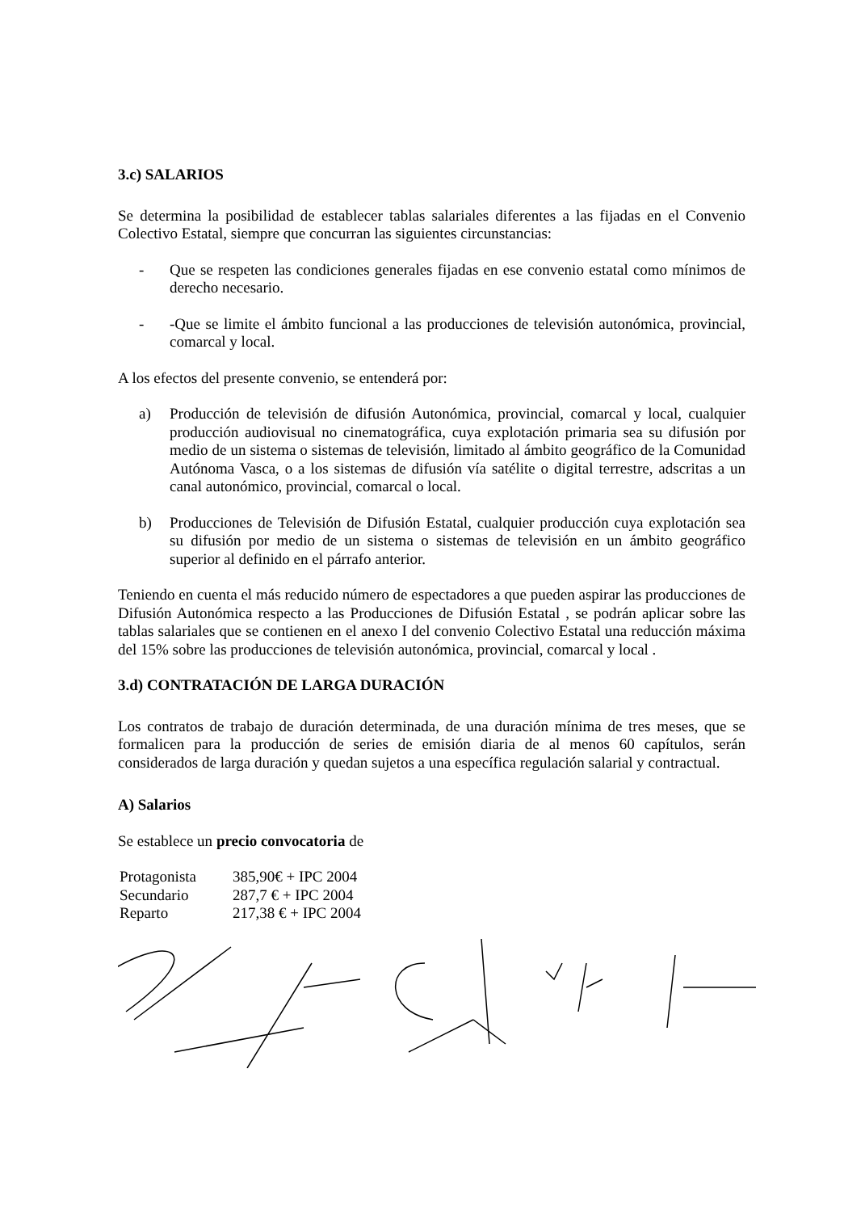3.c) SALARIOS
Se determina la posibilidad de establecer tablas salariales diferentes a las fijadas en el Convenio Colectivo Estatal, siempre que concurran las siguientes circunstancias:
- Que se respeten las condiciones generales fijadas en ese convenio estatal como mínimos de derecho necesario.
- -Que se limite el ámbito funcional a las producciones de televisión autonómica, provincial, comarcal y local.
A los efectos del presente convenio, se entenderá por:
a) Producción de televisión de difusión Autonómica, provincial, comarcal y local, cualquier producción audiovisual no cinematográfica, cuya explotación primaria sea su difusión por medio de un sistema o sistemas de televisión, limitado al ámbito geográfico de la Comunidad Autónoma Vasca, o a los sistemas de difusión vía satélite o digital terrestre, adscritas a un canal autonómico, provincial, comarcal o local.
b) Producciones de Televisión de Difusión Estatal, cualquier producción cuya explotación sea su difusión por medio de un sistema o sistemas de televisión en un ámbito geográfico superior al definido en el párrafo anterior.
Teniendo en cuenta el más reducido número de espectadores a que pueden aspirar las producciones de Difusión Autonómica respecto a las Producciones de Difusión Estatal , se podrán aplicar sobre las tablas salariales que se contienen en el anexo I del convenio Colectivo Estatal una reducción máxima del 15% sobre las producciones de televisión autonómica, provincial, comarcal y local .
3.d) CONTRATACIÓN DE LARGA DURACIÓN
Los contratos de trabajo de duración determinada, de una duración mínima de tres meses, que se formalicen para la producción de series de emisión diaria de al menos 60 capítulos, serán considerados de larga duración y quedan sujetos a una específica regulación salarial y contractual.
A) Salarios
Se establece un precio convocatoria de
| Protagonista | 385,90€ + IPC 2004 |
| Secundario | 287,7 € + IPC 2004 |
| Reparto | 217,38 € + IPC 2004 |